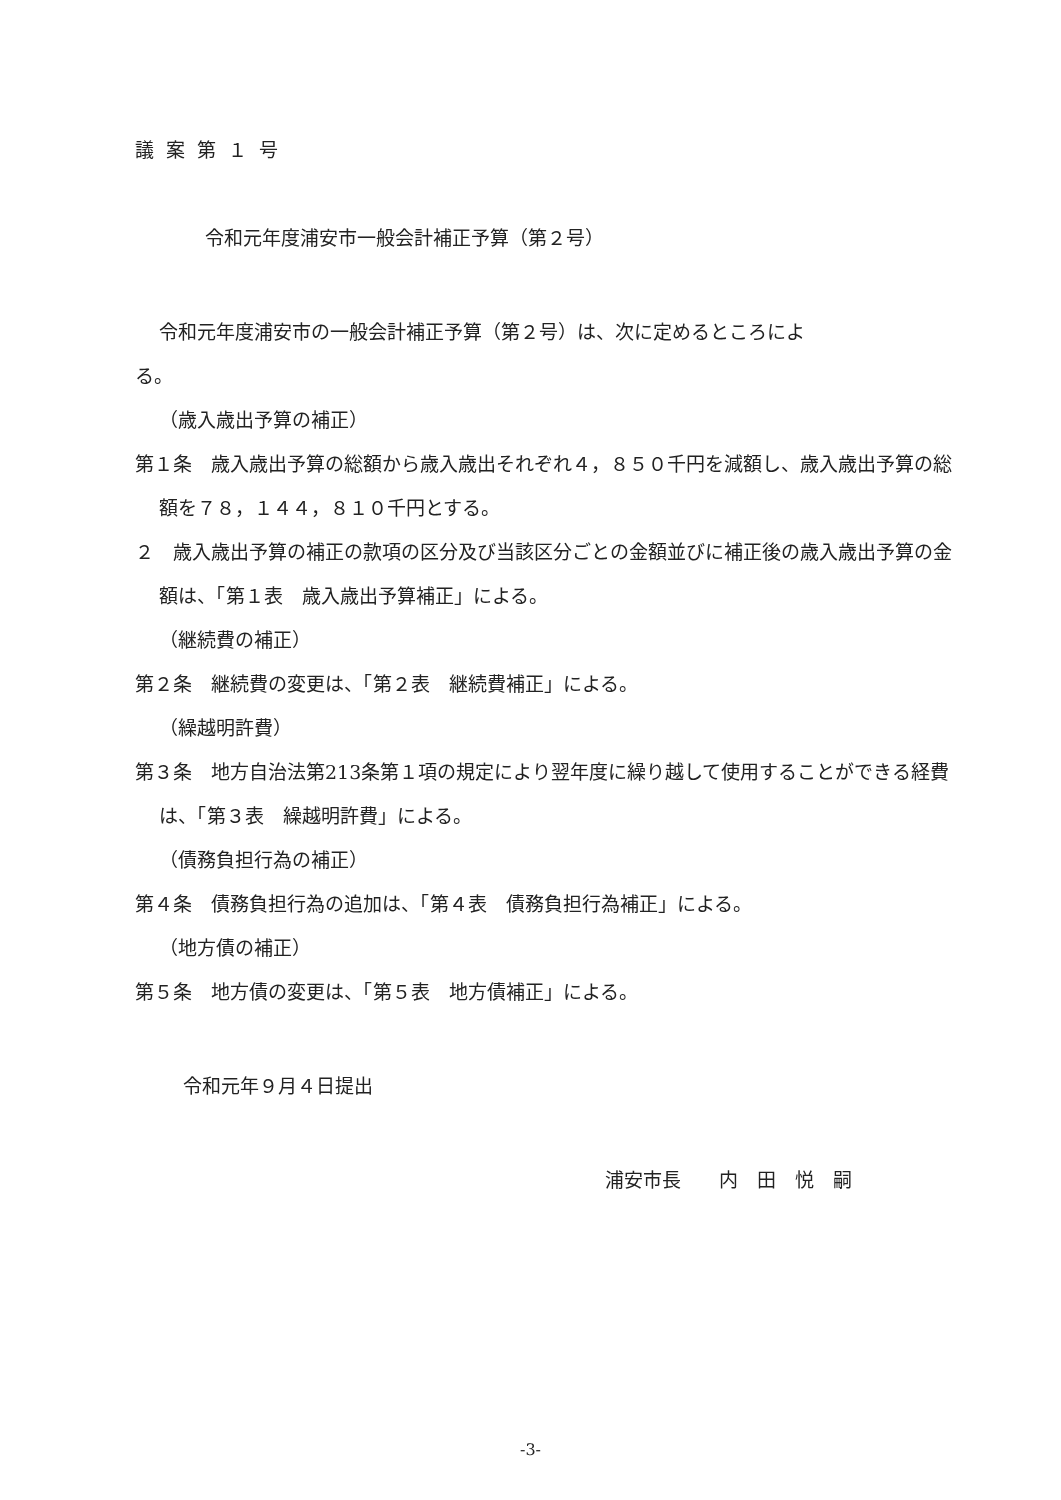議案第１号
令和元年度浦安市一般会計補正予算（第２号）
令和元年度浦安市の一般会計補正予算（第２号）は、次に定めるところによ
る。
（歳入歳出予算の補正）
第１条　歳入歳出予算の総額から歳入歳出それぞれ４，８５０千円を減額し、歳入歳出予算の総額を７８，１４４，８１０千円とする。
２　歳入歳出予算の補正の款項の区分及び当該区分ごとの金額並びに補正後の歳入歳出予算の金額は、「第１表　歳入歳出予算補正」による。
（継続費の補正）
第２条　継続費の変更は、「第２表　継続費補正」による。
（繰越明許費）
第３条　地方自治法第213条第１項の規定により翌年度に繰り越して使用することができる経費は、「第３表　繰越明許費」による。
（債務負担行為の補正）
第４条　債務負担行為の追加は、「第４表　債務負担行為補正」による。
（地方債の補正）
第５条　地方債の変更は、「第５表　地方債補正」による。
令和元年９月４日提出
浦安市長　　内　田　悦　嗣
-3-